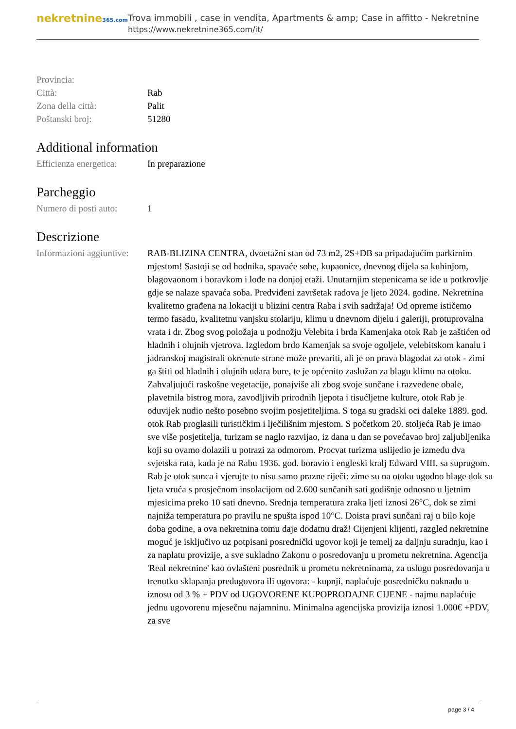nekretnine365.com
Trova immobili , case in vendita, Apartments & amp; Case in affitto - Nekretnine
https://www.nekretnine365.com/it/
| Provincia: | |
| Città: | Rab |
| Zona della città: | Palit |
| Poštanski broj: | 51280 |
Additional information
| Efficienza energetica: | In preparazione |
Parcheggio
| Numero di posti auto: | 1 |
Descrizione
| Informazioni aggiuntive: | RAB-BLIZINA CENTRA, dvoetažni stan od 73 m2, 2S+DB sa pripadajućim parkirnim mjestom! Sastoji se od hodnika, spavaće sobe, kupaonice, dnevnog dijela sa kuhinjom, blagovaonom i boravkom i lođe na donjoj etaži. Unutarnjim stepenicama se ide u potkrovlje gdje se nalaze spavaća soba. Predviđeni završetak radova je ljeto 2024. godine. Nekretnina kvalitetno građena na lokaciji u blizini centra Raba i svih sadržaja! Od opreme ističemo termo fasadu, kvalitetnu vanjsku stolariju, klimu u dnevnom dijelu i galeriji, protuprovalna vrata i dr. Zbog svog položaja u podnožju Velebita i brda Kamenjaka otok Rab je zaštićen od hladnih i olujnih vjetrova. Izgledom brdo Kamenjak sa svoje ogoljele, velebitskom kanalu i jadranskoj magistrali okrenute strane može prevariti, ali je on prava blagodat za otok - zimi ga štiti od hladnih i olujnih udara bure, te je općenito zaslužan za blagu klimu na otoku. Zahvaljujući raskošne vegetacije, ponajviše ali zbog svoje sunčane i razvedene obale, plavetnila bistrog mora, zavodljivih prirodnih ljepota i tisućljetne kulture, otok Rab je oduvijek nudio nešto posebno svojim posjetiteljima. S toga su gradski oci daleke 1889. god. otok Rab proglasili turističkim i lječilišnim mjestom. S početkom 20. stoljeća Rab je imao sve više posjetitelja, turizam se naglo razvijao, iz dana u dan se povećavao broj zaljubljenika koji su ovamo dolazili u potrazi za odmorom. Procvat turizma uslijedio je između dva svjetska rata, kada je na Rabu 1936. god. boravio i engleski kralj Edward VIII. sa suprugom. Rab je otok sunca i vjerujte to nisu samo prazne riječi: zime su na otoku ugodno blage dok su ljeta vruća s prosječnom insolacijom od 2.600 sunčanih sati godišnje odnosno u ljetnim mjesicima preko 10 sati dnevno. Srednja temperatura zraka ljeti iznosi 26°C, dok se zimi najniža temperatura po pravilu ne spušta ispod 10°C. Doista pravi sunčani raj u bilo koje doba godine, a ova nekretnina tomu daje dodatnu draž! Cijenjeni klijenti, razgled nekretnine moguć je isključivo uz potpisani posrednički ugovor koji je temelj za daljnju suradnju, kao i za naplatu provizije, a sve sukladno Zakonu o posredovanju u prometu nekretnina. Agencija 'Real nekretnine' kao ovlašteni posrednik u prometu nekretninama, za uslugu posredovanja u trenutku sklapanja predugovora ili ugovora: - kupnji, naplaćuje posredničku naknadu u iznosu od 3 % + PDV od UGOVORENE KUPOPRODAJNE CIJENE - najmu naplaćuje jednu ugovorenu mjesečnu najamninu. Minimalna agencijska provizija iznosi 1.000€ +PDV, za sve |
page 3 / 4